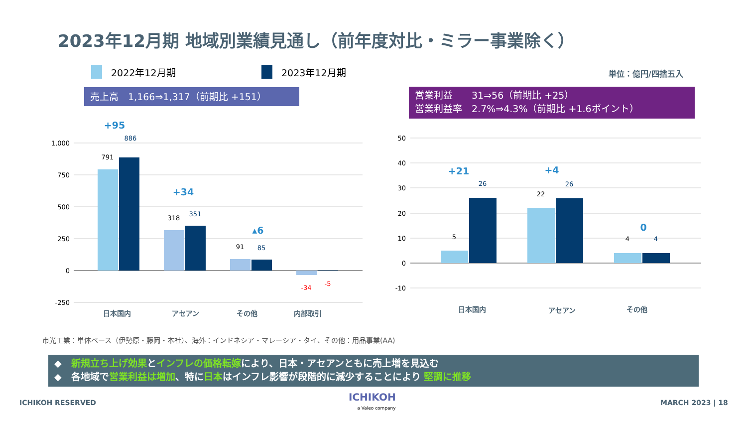2023年12月期 地域別業績見通し（前年度対比・ミラー事業除く）
2022年12月期 2023年12月期 単位：億円/四捨五入
売上高　1,166⇒1,317（前期比 +151）
営業利益　　31⇒56（前期比 +25）
営業利益率　2.7%⇒4.3%（前期比 +1.6ポイント）
1,000
750
500
250
0
-250
50
40
30
20
10
0
-10
791
886
318
351
91
85
-34
-5
5
26
22
26
4
4
+95
+34
▴6
+21
+4
0
日本国内
アセアン
その他
内部取引
日本国内
アセアン
その他
市光工業：単体ベース（伊勢原・藤岡・本社）、海外：インドネシア・マレーシア・タイ、その他：用品事業(AA)
◆　新規立ち上げ効果とインフレの価格転嫁により、日本・アセアンともに売上増を見込む
◆　各地域で営業利益は増加、特に日本はインフレ影響が段階的に減少することにより 堅調に推移
ICHIKOH RESERVED
ICHIKOH
a Valeo company
MARCH 2023 | 18